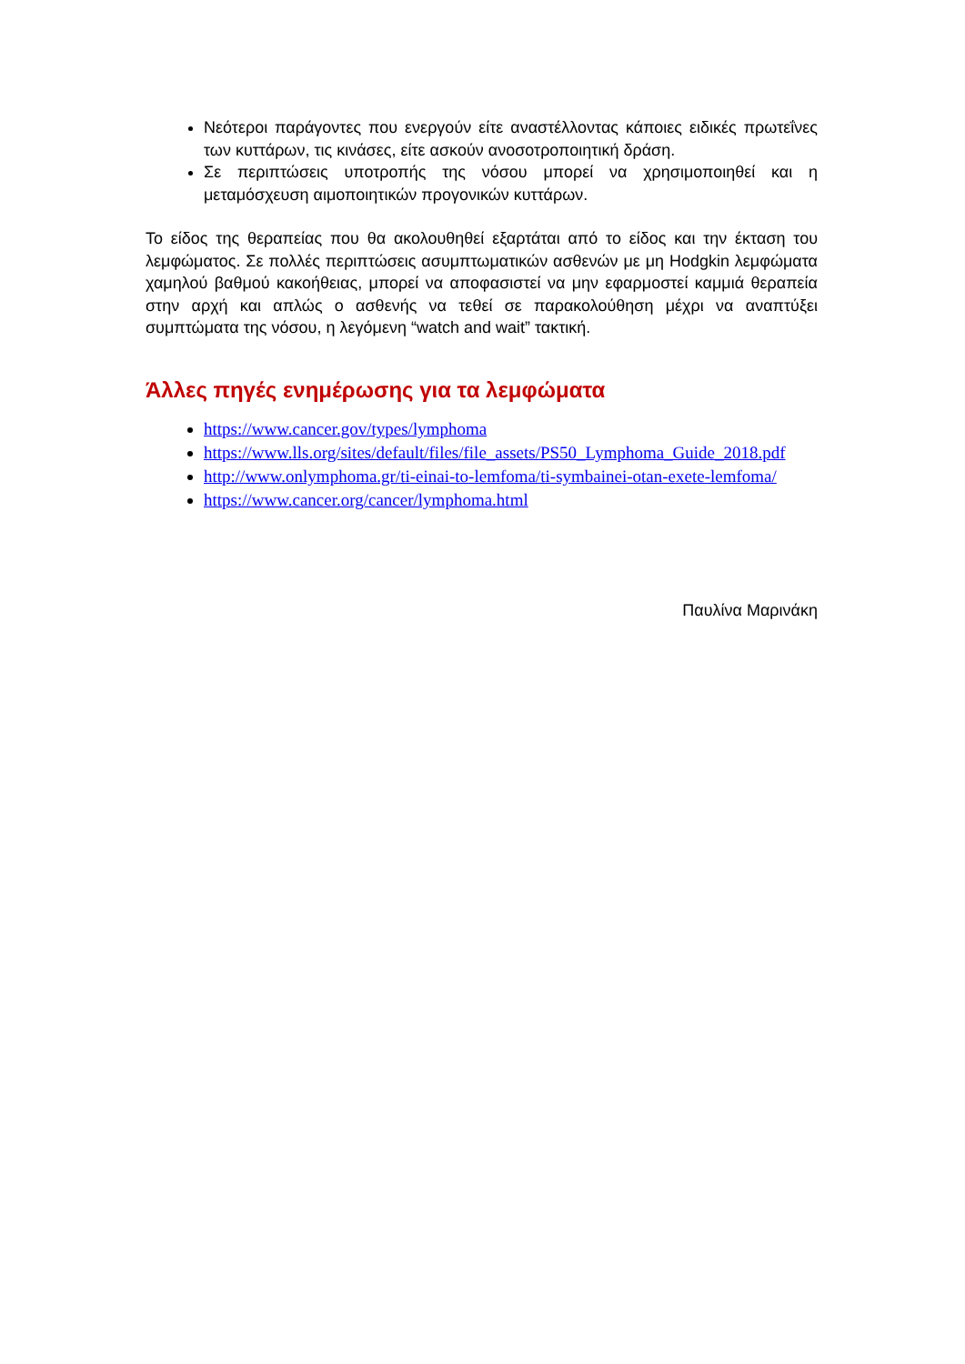Νεότεροι παράγοντες που ενεργούν είτε αναστέλλοντας κάποιες ειδικές πρωτεΐνες των κυττάρων, τις κινάσες, είτε ασκούν ανοσοτροποιητική δράση.
Σε περιπτώσεις υποτροπής της νόσου μπορεί να χρησιμοποιηθεί και η μεταμόσχευση αιμοποιητικών προγονικών κυττάρων.
Το είδος της θεραπείας που θα ακολουθηθεί εξαρτάται από το είδος και την έκταση του λεμφώματος. Σε πολλές περιπτώσεις ασυμπτωματικών ασθενών με μη Hodgkin λεμφώματα χαμηλού βαθμού κακοήθειας, μπορεί να αποφασιστεί να μην εφαρμοστεί καμμιά θεραπεία στην αρχή και απλώς ο ασθενής να τεθεί σε παρακολούθηση μέχρι να αναπτύξει συμπτώματα της νόσου, η λεγόμενη “watch and wait” τακτική.
Άλλες πηγές ενημέρωσης για τα λεμφώματα
https://www.cancer.gov/types/lymphoma
https://www.lls.org/sites/default/files/file_assets/PS50_Lymphoma_Guide_2018.pdf
http://www.onlymphoma.gr/ti-einai-to-lemfoma/ti-symbainei-otan-exete-lemfoma/
https://www.cancer.org/cancer/lymphoma.html
Παυλίνα Μαρινάκη